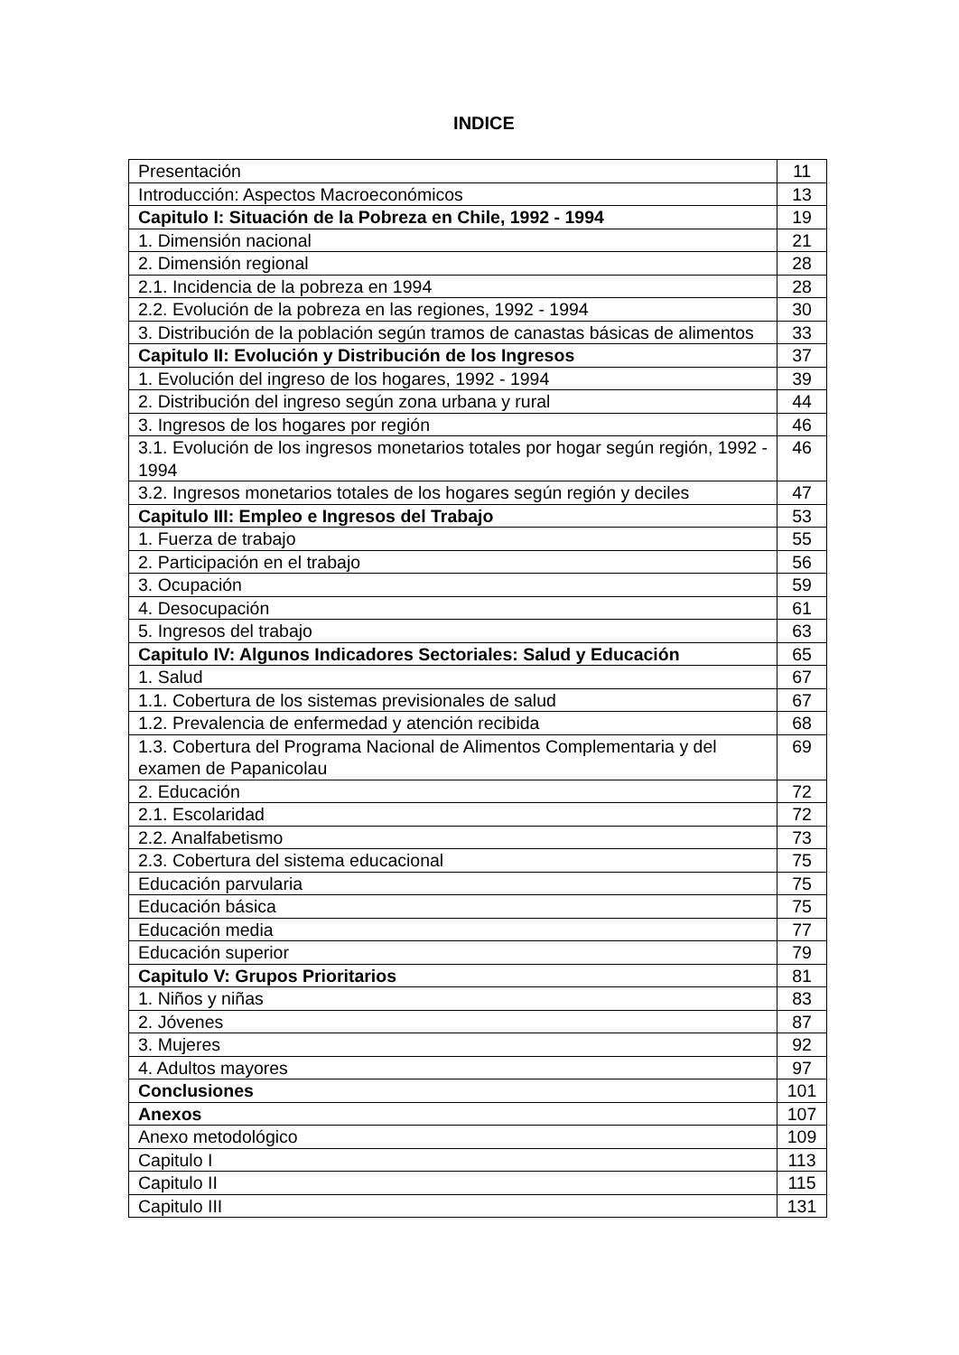INDICE
| Presentación | 11 |
| Introducción: Aspectos Macroeconómicos | 13 |
| Capitulo I: Situación de la Pobreza en Chile, 1992 - 1994 | 19 |
| 1. Dimensión nacional | 21 |
| 2. Dimensión regional | 28 |
| 2.1. Incidencia de la pobreza en 1994 | 28 |
| 2.2. Evolución de la pobreza en las regiones, 1992 - 1994 | 30 |
| 3. Distribución de la población según tramos de canastas básicas de alimentos | 33 |
| Capitulo II: Evolución y Distribución de los Ingresos | 37 |
| 1. Evolución del ingreso de los hogares, 1992 - 1994 | 39 |
| 2. Distribución del ingreso según zona urbana y rural | 44 |
| 3. Ingresos de los hogares por región | 46 |
| 3.1. Evolución de los ingresos monetarios totales por hogar según región, 1992 - 1994 | 46 |
| 3.2. Ingresos monetarios totales de los hogares según región y deciles | 47 |
| Capitulo III: Empleo e Ingresos del Trabajo | 53 |
| 1. Fuerza de trabajo | 55 |
| 2. Participación en el trabajo | 56 |
| 3. Ocupación | 59 |
| 4. Desocupación | 61 |
| 5. Ingresos del trabajo | 63 |
| Capitulo IV: Algunos Indicadores Sectoriales: Salud y Educación | 65 |
| 1. Salud | 67 |
| 1.1. Cobertura de los sistemas previsionales de salud | 67 |
| 1.2. Prevalencia de enfermedad y atención recibida | 68 |
| 1.3. Cobertura del Programa Nacional de Alimentos Complementaria y del examen de Papanicolau | 69 |
| 2. Educación | 72 |
| 2.1. Escolaridad | 72 |
| 2.2. Analfabetismo | 73 |
| 2.3. Cobertura del sistema educacional | 75 |
| Educación parvularia | 75 |
| Educación básica | 75 |
| Educación media | 77 |
| Educación superior | 79 |
| Capitulo V: Grupos Prioritarios | 81 |
| 1. Niños y niñas | 83 |
| 2. Jóvenes | 87 |
| 3. Mujeres | 92 |
| 4. Adultos mayores | 97 |
| Conclusiones | 101 |
| Anexos | 107 |
| Anexo metodológico | 109 |
| Capitulo I | 113 |
| Capitulo II | 115 |
| Capitulo III | 131 |